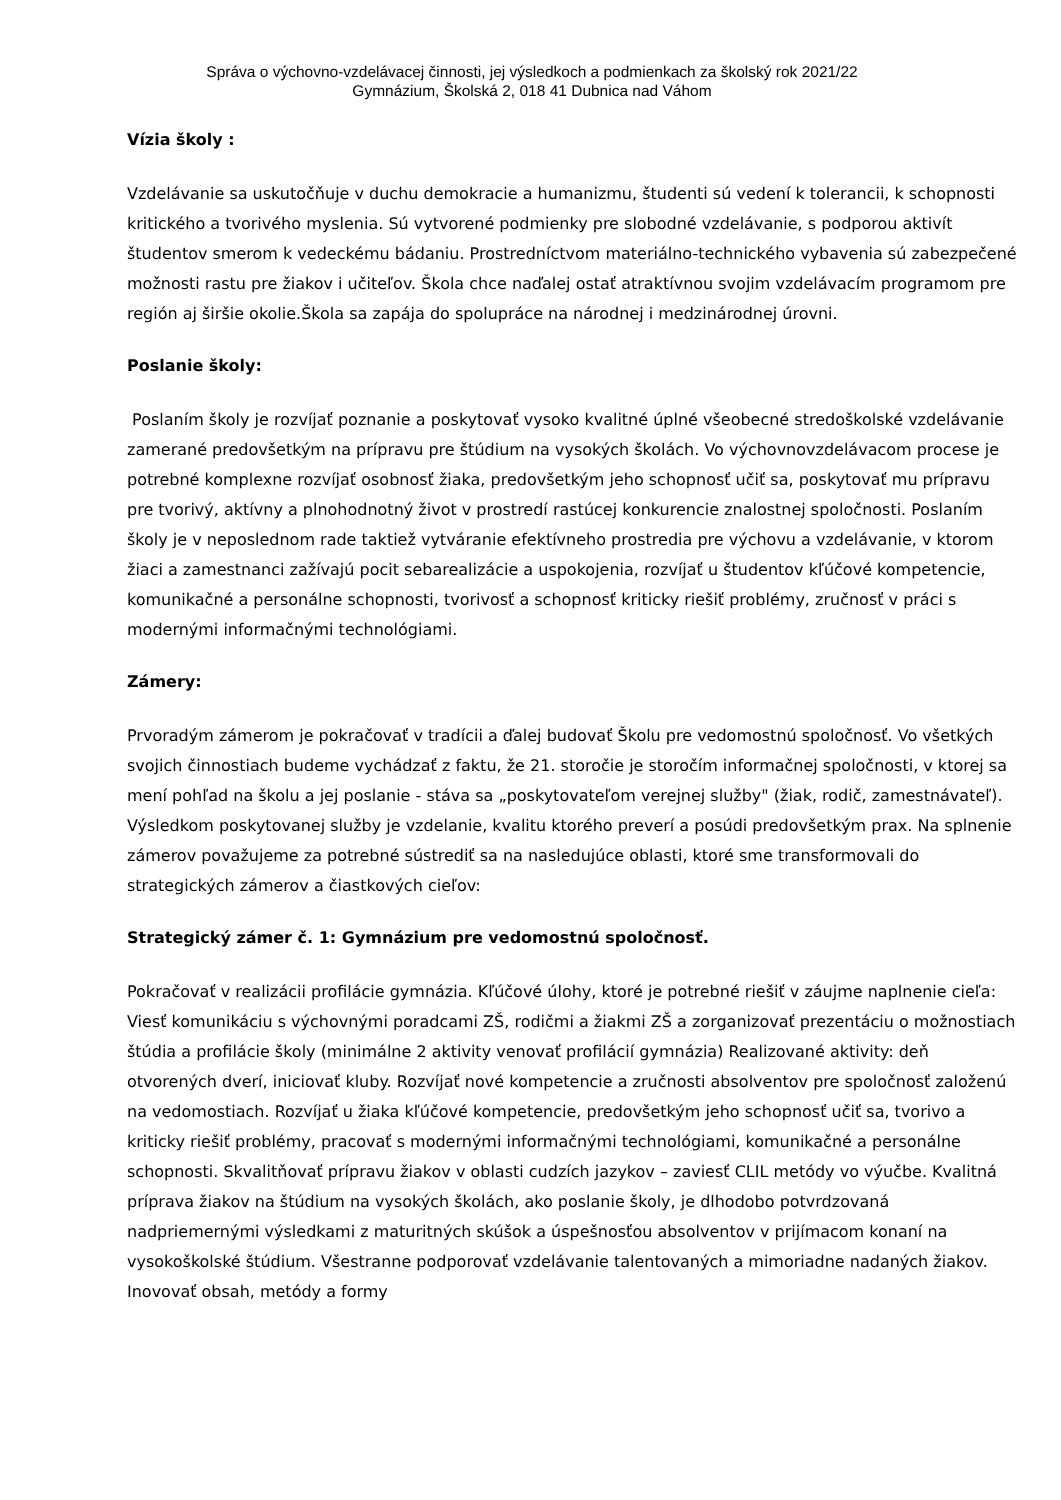Správa o výchovno-vzdelávacej činnosti, jej výsledkoch a podmienkach za školský rok 2021/22
Gymnázium, Školská 2, 018 41 Dubnica nad Váhom
Vízia školy :
Vzdelávanie sa uskutočňuje v duchu demokracie a humanizmu, študenti sú vedení k tolerancii, k schopnosti kritického a tvorivého myslenia. Sú vytvorené podmienky pre slobodné vzdelávanie, s podporou aktivít študentov smerom k vedeckému bádaniu. Prostredníctvom materiálno-technického vybavenia sú zabezpečené možnosti rastu pre žiakov i učiteľov. Škola chce naďalej ostať atraktívnou svojim vzdelávacím programom pre región aj širšie okolie.Škola sa zapája do spolupráce na národnej i medzinárodnej úrovni.
Poslanie školy:
Poslaním školy je rozvíjať poznanie a poskytovať vysoko kvalitné úplné všeobecné stredoškolské vzdelávanie zamerané predovšetkým na prípravu pre štúdium na vysokých školách. Vo výchovnovzdelávacom procese je potrebné komplexne rozvíjať osobnosť žiaka, predovšetkým jeho schopnosť učiť sa, poskytovať mu prípravu pre tvorivý, aktívny a plnohodnotný život v prostredí rastúcej konkurencie znalostnej spoločnosti. Poslaním školy je v neposlednom rade taktiež vytváranie efektívneho prostredia pre výchovu a vzdelávanie, v ktorom žiaci a zamestnanci zažívajú pocit sebarealizácie a uspokojenia, rozvíjať u študentov kľúčové kompetencie, komunikačné a personálne schopnosti, tvorivosť a schopnosť kriticky riešiť problémy, zručnosť v práci s modernými informačnými technológiami.
Zámery:
Prvoradým zámerom je pokračovať v tradícii a ďalej budovať Školu pre vedomostnú spoločnosť. Vo všetkých svojich činnostiach budeme vychádzať z faktu, že 21. storočie je storočím informačnej spoločnosti, v ktorej sa mení pohľad na školu a jej poslanie - stáva sa „poskytovateľom verejnej služby" (žiak, rodič, zamestnávateľ). Výsledkom poskytovanej služby je vzdelanie, kvalitu ktorého preverí a posúdi predovšetkým prax. Na splnenie zámerov považujeme za potrebné sústrediť sa na nasledujúce oblasti, ktoré sme transformovali do strategických zámerov a čiastkových cieľov:
Strategický zámer č. 1: Gymnázium pre vedomostnú spoločnosť.
Pokračovať v realizácii profilácie gymnázia. Kľúčové úlohy, ktoré je potrebné riešiť v záujme naplnenie cieľa: Viesť komunikáciu s výchovnými poradcami ZŠ, rodičmi a žiakmi ZŠ a zorganizovať prezentáciu o možnostiach štúdia a profilácie školy (minimálne 2 aktivity venovať profilácií gymnázia) Realizované aktivity: deň otvorených dverí, iniciovať kluby. Rozvíjať nové kompetencie a zručnosti absolventov pre spoločnosť založenú na vedomostiach. Rozvíjať u žiaka kľúčové kompetencie, predovšetkým jeho schopnosť učiť sa, tvorivo a kriticky riešiť problémy, pracovať s modernými informačnými technológiami, komunikačné a personálne schopnosti. Skvalitňovať prípravu žiakov v oblasti cudzích jazykov – zaviesť CLIL metódy vo výučbe. Kvalitná príprava žiakov na štúdium na vysokých školách, ako poslanie školy, je dlhodobo potvrdzovaná nadpriemernými výsledkami z maturitných skúšok a úspešnosťou absolventov v prijímacom konaní na vysokoškolské štúdium. Všestranne podporovať vzdelávanie talentovaných a mimoriadne nadaných žiakov. Inovovať obsah, metódy a formy